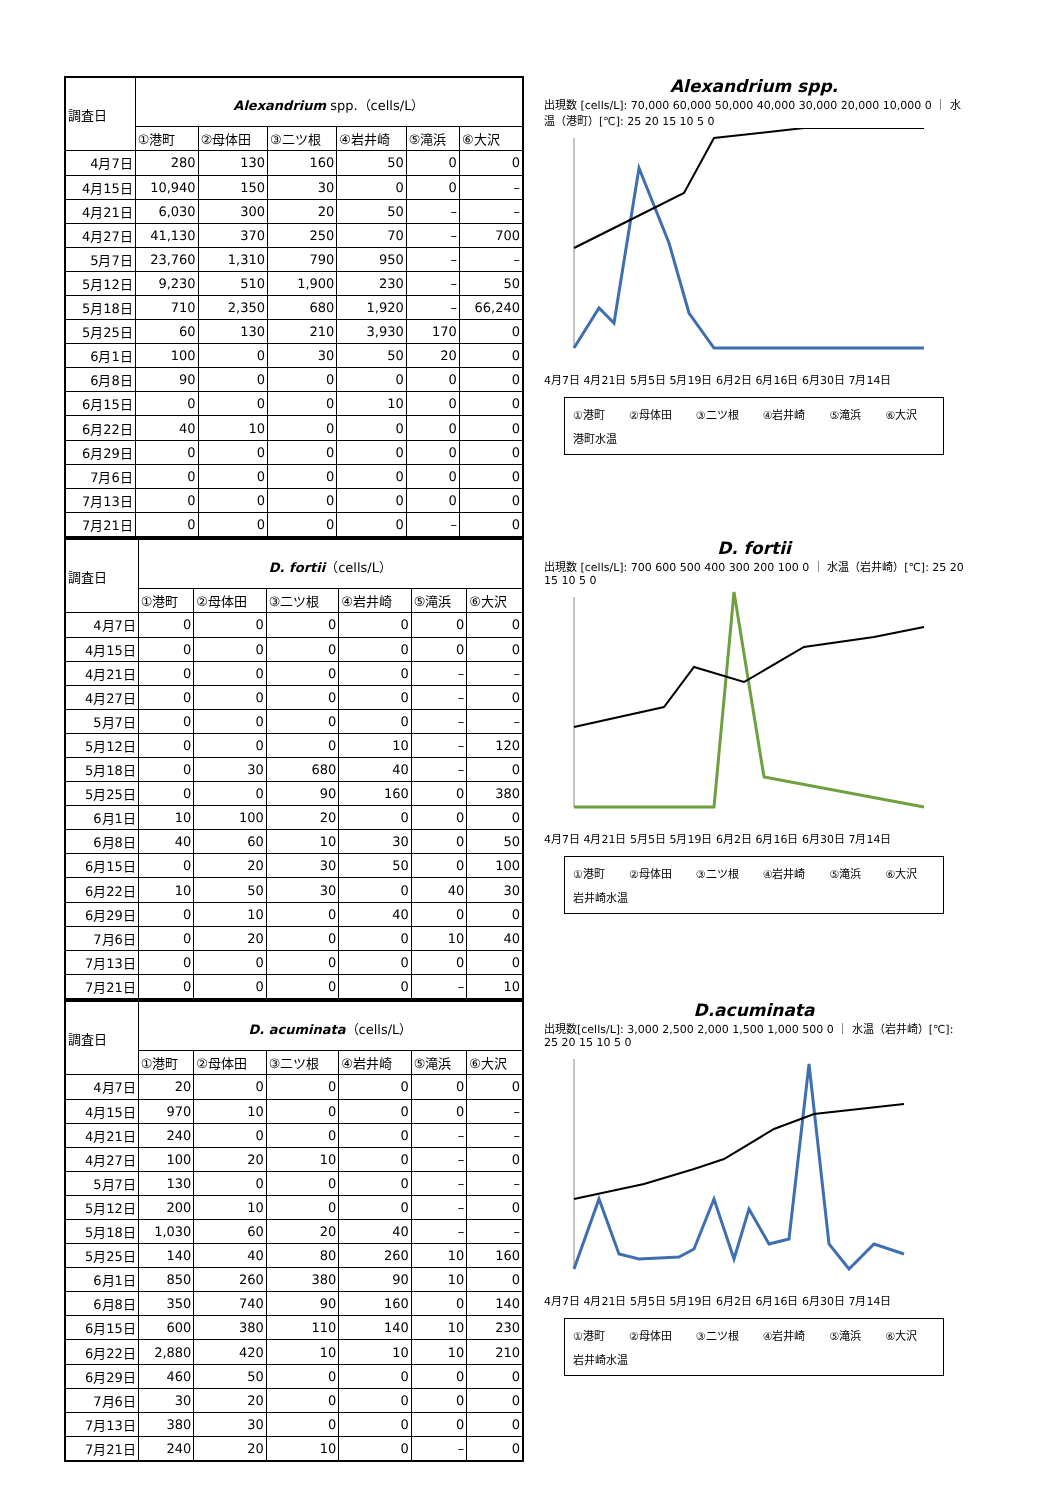| 調査日 | Alexandrium spp.（cells/L） | | | | | |
| --- | --- | --- | --- | --- | --- | --- |
| | ①港町 | ②母体田 | ③二ツ根 | ④岩井崎 | ⑤滝浜 | ⑥大沢 |
| 4月7日 | 280 | 130 | 160 | 50 | 0 | 0 |
| 4月15日 | 10,940 | 150 | 30 | 0 | 0 | – |
| 4月21日 | 6,030 | 300 | 20 | 50 | – | – |
| 4月27日 | 41,130 | 370 | 250 | 70 | – | 700 |
| 5月7日 | 23,760 | 1,310 | 790 | 950 | – | – |
| 5月12日 | 9,230 | 510 | 1,900 | 230 | – | 50 |
| 5月18日 | 710 | 2,350 | 680 | 1,920 | – | 66,240 |
| 5月25日 | 60 | 130 | 210 | 3,930 | 170 | 0 |
| 6月1日 | 100 | 0 | 30 | 50 | 20 | 0 |
| 6月8日 | 90 | 0 | 0 | 0 | 0 | 0 |
| 6月15日 | 0 | 0 | 0 | 10 | 0 | 0 |
| 6月22日 | 40 | 10 | 0 | 0 | 0 | 0 |
| 6月29日 | 0 | 0 | 0 | 0 | 0 | 0 |
| 7月6日 | 0 | 0 | 0 | 0 | 0 | 0 |
| 7月13日 | 0 | 0 | 0 | 0 | 0 | 0 |
| 7月21日 | 0 | 0 | 0 | 0 | – | 0 |
Alexandrium spp.
出現数 [cells/L]: 70,000 60,000 50,000 40,000 30,000 20,000 10,000 0 ｜ 水温（港町）[℃]: 25 20 15 10 5 0
4月7日 4月21日 5月5日 5月19日 6月2日 6月16日 6月30日 7月14日
①港町 ②母体田 ③二ツ根 ④岩井崎 ⑤滝浜 ⑥大沢 港町水温
| 調査日 | D. fortii （cells/L） | | | | | |
| --- | --- | --- | --- | --- | --- | --- |
| | ①港町 | ②母体田 | ③二ツ根 | ④岩井崎 | ⑤滝浜 | ⑥大沢 |
| 4月7日 | 0 | 0 | 0 | 0 | 0 | 0 |
| 4月15日 | 0 | 0 | 0 | 0 | 0 | 0 |
| 4月21日 | 0 | 0 | 0 | 0 | – | – |
| 4月27日 | 0 | 0 | 0 | 0 | – | 0 |
| 5月7日 | 0 | 0 | 0 | 0 | – | – |
| 5月12日 | 0 | 0 | 0 | 10 | – | 120 |
| 5月18日 | 0 | 30 | 680 | 40 | – | 0 |
| 5月25日 | 0 | 0 | 90 | 160 | 0 | 380 |
| 6月1日 | 10 | 100 | 20 | 0 | 0 | 0 |
| 6月8日 | 40 | 60 | 10 | 30 | 0 | 50 |
| 6月15日 | 0 | 20 | 30 | 50 | 0 | 100 |
| 6月22日 | 10 | 50 | 30 | 0 | 40 | 30 |
| 6月29日 | 0 | 10 | 0 | 40 | 0 | 0 |
| 7月6日 | 0 | 20 | 0 | 0 | 10 | 40 |
| 7月13日 | 0 | 0 | 0 | 0 | 0 | 0 |
| 7月21日 | 0 | 0 | 0 | 0 | – | 10 |
D. fortii
出現数 [cells/L]: 700 600 500 400 300 200 100 0 ｜ 水温（岩井崎）[℃]: 25 20 15 10 5 0
4月7日 4月21日 5月5日 5月19日 6月2日 6月16日 6月30日 7月14日
①港町 ②母体田 ③二ツ根 ④岩井崎 ⑤滝浜 ⑥大沢 岩井崎水温
| 調査日 | D. acuminata （cells/L） | | | | | |
| --- | --- | --- | --- | --- | --- | --- |
| | ①港町 | ②母体田 | ③二ツ根 | ④岩井崎 | ⑤滝浜 | ⑥大沢 |
| 4月7日 | 20 | 0 | 0 | 0 | 0 | 0 |
| 4月15日 | 970 | 10 | 0 | 0 | 0 | – |
| 4月21日 | 240 | 0 | 0 | 0 | – | – |
| 4月27日 | 100 | 20 | 10 | 0 | – | 0 |
| 5月7日 | 130 | 0 | 0 | 0 | – | – |
| 5月12日 | 200 | 10 | 0 | 0 | – | 0 |
| 5月18日 | 1,030 | 60 | 20 | 40 | – | – |
| 5月25日 | 140 | 40 | 80 | 260 | 10 | 160 |
| 6月1日 | 850 | 260 | 380 | 90 | 10 | 0 |
| 6月8日 | 350 | 740 | 90 | 160 | 0 | 140 |
| 6月15日 | 600 | 380 | 110 | 140 | 10 | 230 |
| 6月22日 | 2,880 | 420 | 10 | 10 | 10 | 210 |
| 6月29日 | 460 | 50 | 0 | 0 | 0 | 0 |
| 7月6日 | 30 | 20 | 0 | 0 | 0 | 0 |
| 7月13日 | 380 | 30 | 0 | 0 | 0 | 0 |
| 7月21日 | 240 | 20 | 10 | 0 | – | 0 |
D.acuminata
出現数[cells/L]: 3,000 2,500 2,000 1,500 1,000 500 0 ｜ 水温（岩井崎）[℃]: 25 20 15 10 5 0
4月7日 4月21日 5月5日 5月19日 6月2日 6月16日 6月30日 7月14日
①港町 ②母体田 ③二ツ根 ④岩井崎 ⑤滝浜 ⑥大沢 岩井崎水温